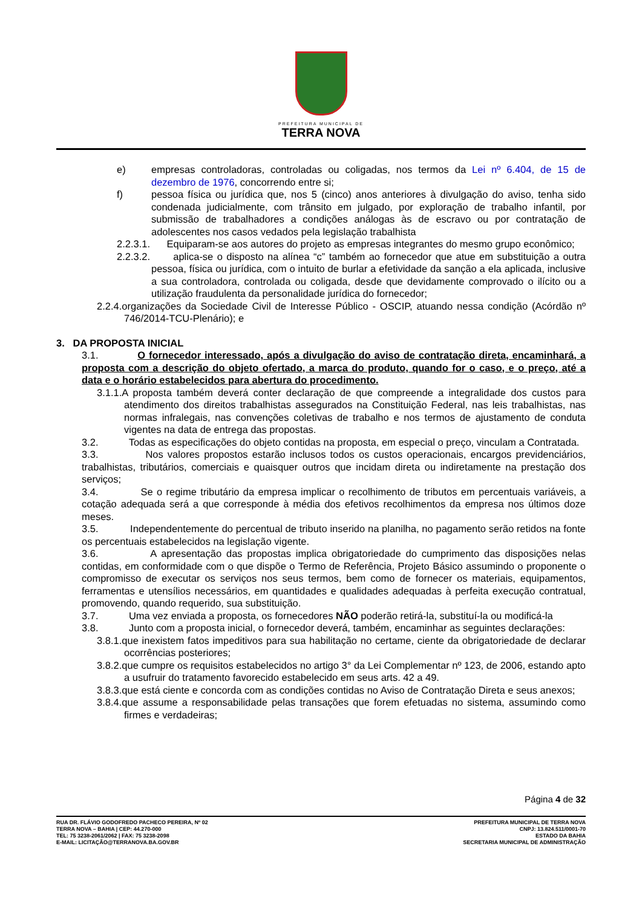PREFEITURA MUNICIPAL DE
TERRA NOVA
e) empresas controladoras, controladas ou coligadas, nos termos da Lei nº 6.404, de 15 de dezembro de 1976, concorrendo entre si;
f) pessoa física ou jurídica que, nos 5 (cinco) anos anteriores à divulgação do aviso, tenha sido condenada judicialmente, com trânsito em julgado, por exploração de trabalho infantil, por submissão de trabalhadores a condições análogas às de escravo ou por contratação de adolescentes nos casos vedados pela legislação trabalhista
2.2.3.1. Equiparam-se aos autores do projeto as empresas integrantes do mesmo grupo econômico;
2.2.3.2. aplica-se o disposto na alínea “c” também ao fornecedor que atue em substituição a outra pessoa, física ou jurídica, com o intuito de burlar a efetividade da sanção a ela aplicada, inclusive a sua controladora, controlada ou coligada, desde que devidamente comprovado o ilícito ou a utilização fraudulenta da personalidade jurídica do fornecedor;
2.2.4.organizações da Sociedade Civil de Interesse Público - OSCIP, atuando nessa condição (Acórdão nº 746/2014-TCU-Plenário); e
3. DA PROPOSTA INICIAL
3.1. O fornecedor interessado, após a divulgação do aviso de contratação direta, encaminhará, a proposta com a descrição do objeto ofertado, a marca do produto, quando for o caso, e o preço, até a data e o horário estabelecidos para abertura do procedimento.
3.1.1.A proposta também deverá conter declaração de que compreende a integralidade dos custos para atendimento dos direitos trabalhistas assegurados na Constituição Federal, nas leis trabalhistas, nas normas infralegais, nas convenções coletivas de trabalho e nos termos de ajustamento de conduta vigentes na data de entrega das propostas.
3.2. Todas as especificações do objeto contidas na proposta, em especial o preço, vinculam a Contratada.
3.3. Nos valores propostos estarão inclusos todos os custos operacionais, encargos previdenciários, trabalhistas, tributários, comerciais e quaisquer outros que incidam direta ou indiretamente na prestação dos serviços;
3.4. Se o regime tributário da empresa implicar o recolhimento de tributos em percentuais variáveis, a cotação adequada será a que corresponde à média dos efetivos recolhimentos da empresa nos últimos doze meses.
3.5. Independentemente do percentual de tributo inserido na planilha, no pagamento serão retidos na fonte os percentuais estabelecidos na legislação vigente.
3.6. A apresentação das propostas implica obrigatoriedade do cumprimento das disposições nelas contidas, em conformidade com o que dispõe o Termo de Referência, Projeto Básico assumindo o proponente o compromisso de executar os serviços nos seus termos, bem como de fornecer os materiais, equipamentos, ferramentas e utensílios necessários, em quantidades e qualidades adequadas à perfeita execução contratual, promovendo, quando requerido, sua substituição.
3.7. Uma vez enviada a proposta, os fornecedores NÃO poderão retirá-la, substituí-la ou modificá-la
3.8. Junto com a proposta inicial, o fornecedor deverá, também, encaminhar as seguintes declarações:
3.8.1.que inexistem fatos impeditivos para sua habilitação no certame, ciente da obrigatoriedade de declarar ocorrências posteriores;
3.8.2.que cumpre os requisitos estabelecidos no artigo 3° da Lei Complementar nº 123, de 2006, estando apto a usufruir do tratamento favorecido estabelecido em seus arts. 42 a 49.
3.8.3.que está ciente e concorda com as condições contidas no Aviso de Contratação Direta e seus anexos;
3.8.4.que assume a responsabilidade pelas transações que forem efetuadas no sistema, assumindo como firmes e verdadeiras;
Página 4 de 32
RUA DR. FLÁVIO GODOFREDO PACHECO PEREIRA, Nº 02
TERRA NOVA – BAHIA | CEP: 44.270-000
TEL: 75 3238-2061/2062 | FAX: 75 3238-2098
E-MAIL: LICITAÇÃO@TERRANOVA.BA.GOV.BR
PREFEITURA MUNICIPAL DE TERRA NOVA
CNPJ: 13.824.511/0001-70
ESTADO DA BAHIA
SECRETARIA MUNICIPAL DE ADMINISTRAÇÃO